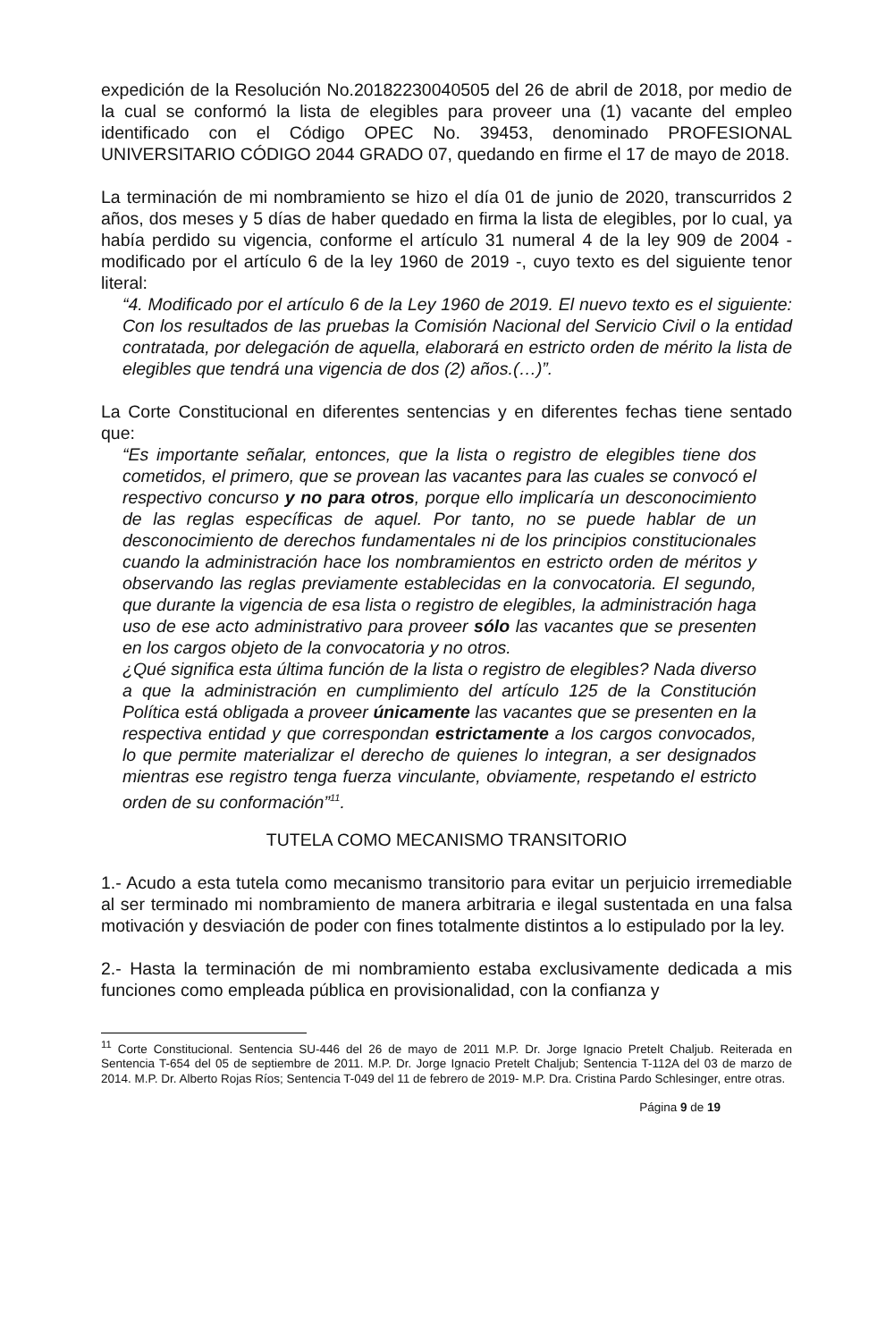expedición de la Resolución No.20182230040505 del 26 de abril de 2018, por medio de la cual se conformó la lista de elegibles para proveer una (1) vacante del empleo identificado con el Código OPEC No. 39453, denominado PROFESIONAL UNIVERSITARIO CÓDIGO 2044 GRADO 07, quedando en firme el 17 de mayo de 2018.
La terminación de mi nombramiento se hizo el día 01 de junio de 2020, transcurridos 2 años, dos meses y 5 días de haber quedado en firma la lista de elegibles, por lo cual, ya había perdido su vigencia, conforme el artículo 31 numeral 4 de la ley 909 de 2004 - modificado por el artículo 6 de la ley 1960 de 2019 -, cuyo texto es del siguiente tenor literal:
“4. Modificado por el artículo 6 de la Ley 1960 de 2019. El nuevo texto es el siguiente: Con los resultados de las pruebas la Comisión Nacional del Servicio Civil o la entidad contratada, por delegación de aquella, elaborará en estricto orden de mérito la lista de elegibles que tendrá una vigencia de dos (2) años.(…)”.
La Corte Constitucional en diferentes sentencias y en diferentes fechas tiene sentado que:
“Es importante señalar, entonces, que la lista o registro de elegibles tiene dos cometidos, el primero, que se provean las vacantes para las cuales se convocó el respectivo concurso y no para otros, porque ello implicaría un desconocimiento de las reglas específicas de aquel. Por tanto, no se puede hablar de un desconocimiento de derechos fundamentales ni de los principios constitucionales cuando la administración hace los nombramientos en estricto orden de méritos y observando las reglas previamente establecidas en la convocatoria. El segundo, que durante la vigencia de esa lista o registro de elegibles, la administración haga uso de ese acto administrativo para proveer sólo las vacantes que se presenten en los cargos objeto de la convocatoria y no otros.
¿Qué significa esta última función de la lista o registro de elegibles? Nada diverso a que la administración en cumplimiento del artículo 125 de la Constitución Política está obligada a proveer únicamente las vacantes que se presenten en la respectiva entidad y que correspondan estrictamente a los cargos convocados, lo que permite materializar el derecho de quienes lo integran, a ser designados mientras ese registro tenga fuerza vinculante, obviamente, respetando el estricto orden de su conformación”<sup>11</sup>.
TUTELA COMO MECANISMO TRANSITORIO
1.- Acudo a esta tutela como mecanismo transitorio para evitar un perjuicio irremediable al ser terminado mi nombramiento de manera arbitraria e ilegal sustentada en una falsa motivación y desviación de poder con fines totalmente distintos a lo estipulado por la ley.
2.- Hasta la terminación de mi nombramiento estaba exclusivamente dedicada a mis funciones como empleada pública en provisionalidad, con la confianza y
<sup>11</sup> Corte Constitucional. Sentencia SU-446 del 26 de mayo de 2011 M.P. Dr. Jorge Ignacio Pretelt Chaljub. Reiterada en Sentencia T-654 del 05 de septiembre de 2011. M.P. Dr. Jorge Ignacio Pretelt Chaljub; Sentencia T-112A del 03 de marzo de 2014. M.P. Dr. Alberto Rojas Ríos; Sentencia T-049 del 11 de febrero de 2019- M.P. Dra. Cristina Pardo Schlesinger, entre otras.
Página 9 de 19